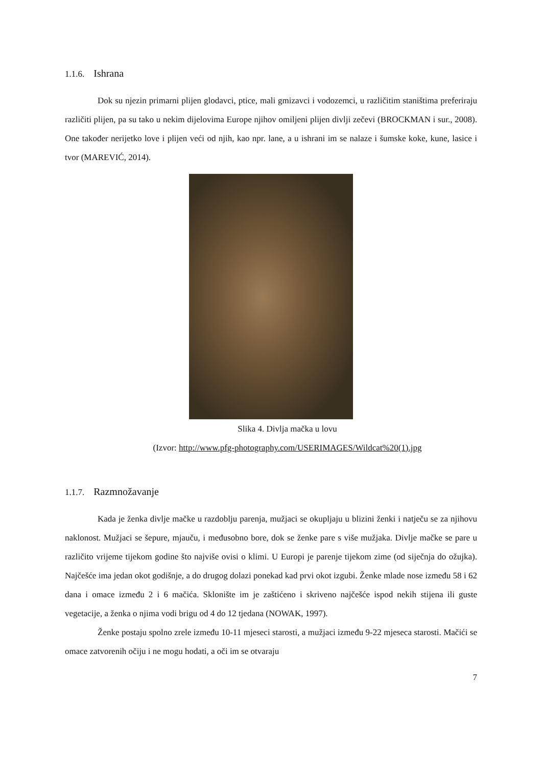1.1.6. Ishrana
Dok su njezin primarni plijen glodavci, ptice, mali gmizavci i vodozemci, u različitim staništima preferiraju različiti plijen, pa su tako u nekim dijelovima Europe njihov omiljeni plijen divlji zečevi (BROCKMAN i sur., 2008). One također nerijetko love i plijen veći od njih, kao npr. lane, a u ishrani im se nalaze i šumske koke, kune, lasice i tvor (MAREVIĆ, 2014).
Slika 4. Divlja mačka u lovu
(Izvor: http://www.pfg-photography.com/USERIMAGES/Wildcat%20(1).jpg
1.1.7. Razmnožavanje
Kada je ženka divlje mačke u razdoblju parenja, mužjaci se okupljaju u blizini ženki i natječu se za njihovu naklonost. Mužjaci se šepure, mjauču, i međusobno bore, dok se ženke pare s više mužjaka. Divlje mačke se pare u različito vrijeme tijekom godine što najviše ovisi o klimi. U Europi je parenje tijekom zime (od siječnja do ožujka). Najčešće ima jedan okot godišnje, a do drugog dolazi ponekad kad prvi okot izgubi. Ženke mlade nose između 58 i 62 dana i omace između 2 i 6 mačića. Sklonište im je zaštićeno i skriveno najčešće ispod nekih stijena ili guste vegetacije, a ženka o njima vodi brigu od 4 do 12 tjedana (NOWAK, 1997).
Ženke postaju spolno zrele između 10-11 mjeseci starosti, a mužjaci između 9-22 mjeseca starosti. Mačići se omace zatvorenih očiju i ne mogu hodati, a oči im se otvaraju
7